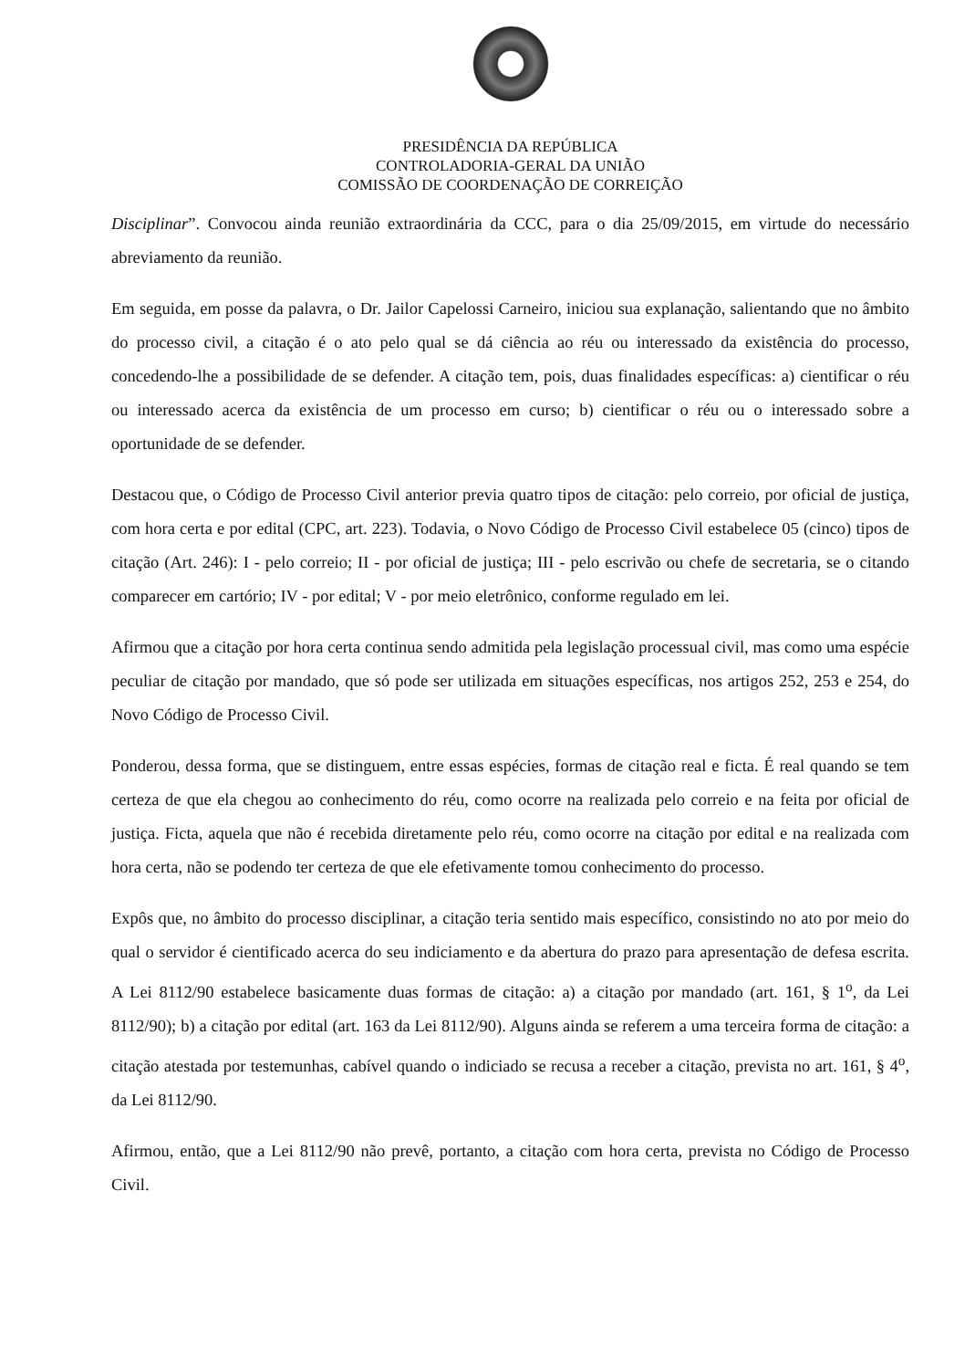PRESIDÊNCIA DA REPÚBLICA
CONTROLADORIA-GERAL DA UNIÃO
COMISSÃO DE COORDENAÇÃO DE CORREIÇÃO
Disciplinar”. Convocou ainda reunião extraordinária da CCC, para o dia 25/09/2015, em virtude do necessário abreviamento da reunião.
Em seguida, em posse da palavra, o Dr. Jailor Capelossi Carneiro, iniciou sua explanação, salientando que no âmbito do processo civil, a citação é o ato pelo qual se dá ciência ao réu ou interessado da existência do processo, concedendo-lhe a possibilidade de se defender. A citação tem, pois, duas finalidades específicas: a) cientificar o réu ou interessado acerca da existência de um processo em curso; b) cientificar o réu ou o interessado sobre a oportunidade de se defender.
Destacou que, o Código de Processo Civil anterior previa quatro tipos de citação: pelo correio, por oficial de justiça, com hora certa e por edital (CPC, art. 223). Todavia, o Novo Código de Processo Civil estabelece 05 (cinco) tipos de citação (Art. 246): I - pelo correio; II - por oficial de justiça; III - pelo escrivão ou chefe de secretaria, se o citando comparecer em cartório; IV - por edital; V - por meio eletrônico, conforme regulado em lei.
Afirmou que a citação por hora certa continua sendo admitida pela legislação processual civil, mas como uma espécie peculiar de citação por mandado, que só pode ser utilizada em situações específicas, nos artigos 252, 253 e 254, do Novo Código de Processo Civil.
Ponderou, dessa forma, que se distinguem, entre essas espécies, formas de citação real e ficta. É real quando se tem certeza de que ela chegou ao conhecimento do réu, como ocorre na realizada pelo correio e na feita por oficial de justiça. Ficta, aquela que não é recebida diretamente pelo réu, como ocorre na citação por edital e na realizada com hora certa, não se podendo ter certeza de que ele efetivamente tomou conhecimento do processo.
Expôs que, no âmbito do processo disciplinar, a citação teria sentido mais específico, consistindo no ato por meio do qual o servidor é cientificado acerca do seu indiciamento e da abertura do prazo para apresentação de defesa escrita. A Lei 8112/90 estabelece basicamente duas formas de citação: a) a citação por mandado (art. 161, § 1<sup>o</sup>, da Lei 8112/90); b) a citação por edital (art. 163 da Lei 8112/90). Alguns ainda se referem a uma terceira forma de citação: a citação atestada por testemunhas, cabível quando o indiciado se recusa a receber a citação, prevista no art. 161, § 4<sup>o</sup>, da Lei 8112/90.
Afirmou, então, que a Lei 8112/90 não prevê, portanto, a citação com hora certa, prevista no Código de Processo Civil.